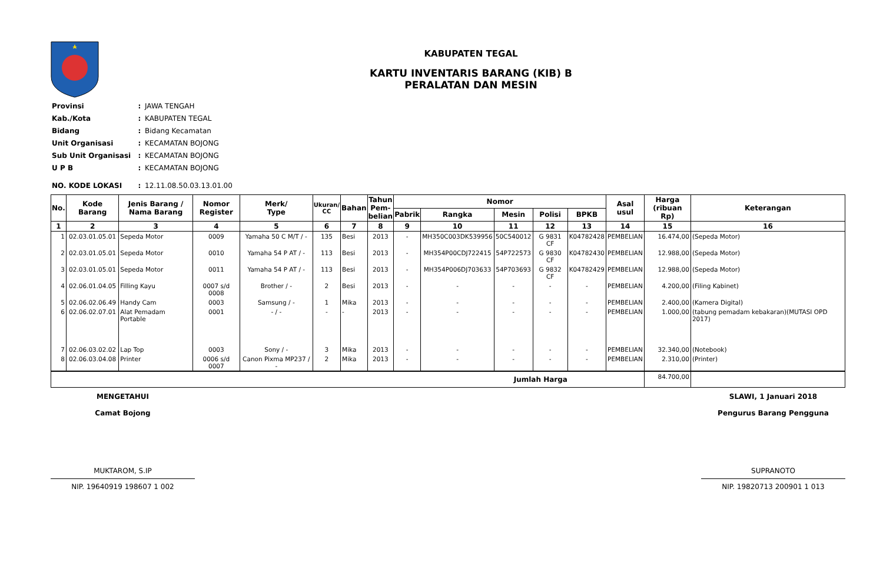KABUPATEN TEGAL
KARTU INVENTARIS BARANG (KIB) B
PERALATAN DAN MESIN
| Provinsi | : | JAWA TENGAH |
| Kab./Kota | : | KABUPATEN TEGAL |
| Bidang | : | Bidang Kecamatan |
| Unit Organisasi | : | KECAMATAN BOJONG |
| Sub Unit Organisasi | : | KECAMATAN BOJONG |
| U P B | : | KECAMATAN BOJONG |
| NO. KODE LOKASI | : | 12.11.08.50.03.13.01.00 |
| No. | Kode Barang | Jenis Barang / Nama Barang | Nomor Register | Merk/ Type | Ukuran/ CC | Bahan | Tahun Pem- belian | Nomor | | | | | Asal usul | Harga (ribuan Rp) | Keterangan |
| --- | --- | --- | --- | --- | --- | --- | --- | --- | --- | --- | --- | --- | --- | --- | --- |
| | | | | | | | | Pabrik | Rangka | Mesin | Polisi | BPKB | | | |
| 1 | 2 | 3 | 4 | 5 | 6 | 7 | 8 | 9 | 10 | 11 | 12 | 13 | 14 | 15 | 16 |
| 1 | 02.03.01.05.01 | Sepeda Motor | 0009 | Yamaha 50 C M/T / - | 135 | Besi | 2013 | - | MH350C003DK539956 | 50C540012 | G 9831 CF | K04782428 | PEMBELIAN | 16.474,00 | (Sepeda Motor) |
| 2 | 02.03.01.05.01 | Sepeda Motor | 0010 | Yamaha 54 P AT / - | 113 | Besi | 2013 | - | MH354P00CDJ722415 | 54P722573 | G 9830 CF | K04782430 | PEMBELIAN | 12.988,00 | (Sepeda Motor) |
| 3 | 02.03.01.05.01 | Sepeda Motor | 0011 | Yamaha 54 P AT / - | 113 | Besi | 2013 | - | MH354P006DJ703633 | 54P703693 | G 9832 CF | K04782429 | PEMBELIAN | 12.988,00 | (Sepeda Motor) |
| 4 | 02.06.01.04.05 | Filling Kayu | 0007 s/d 0008 | Brother / - | 2 | Besi | 2013 | - | - | - | - | - | PEMBELIAN | 4.200,00 | (Filing Kabinet) |
| 5 | 02.06.02.06.49 | Handy Cam | 0003 | Samsung / - | 1 | Mika | 2013 | - | - | - | - | - | PEMBELIAN | 2.400,00 | (Kamera Digital) |
| 6 | 02.06.02.07.01 | Alat Pemadam Portable | 0001 | - / - | - | - | 2013 | - | - | - | - | - | PEMBELIAN | 1.000,00 | (tabung pemadam kebakaran)(MUTASI OPD 2017) |
| 7 | 02.06.03.02.02 | Lap Top | 0003 | Sony / - | 3 | Mika | 2013 | - | - | - | - | - | PEMBELIAN | 32.340,00 | (Notebook) |
| 8 | 02.06.03.04.08 | Printer | 0006 s/d 0007 | Canon Pixma MP237 / - | 2 | Mika | 2013 | - | - | - | - | - | PEMBELIAN | 2.310,00 | (Printer) |
| Jumlah Harga | | | | | | | | | | | | | | 84.700,00 | |
MENGETAHUI
Camat Bojong
MUKTAROM, S.IP
NIP. 19640919 198607 1 002
SLAWI, 1 Januari 2018
Pengurus Barang Pengguna
SUPRANOTO
NIP. 19820713 200901 1 013